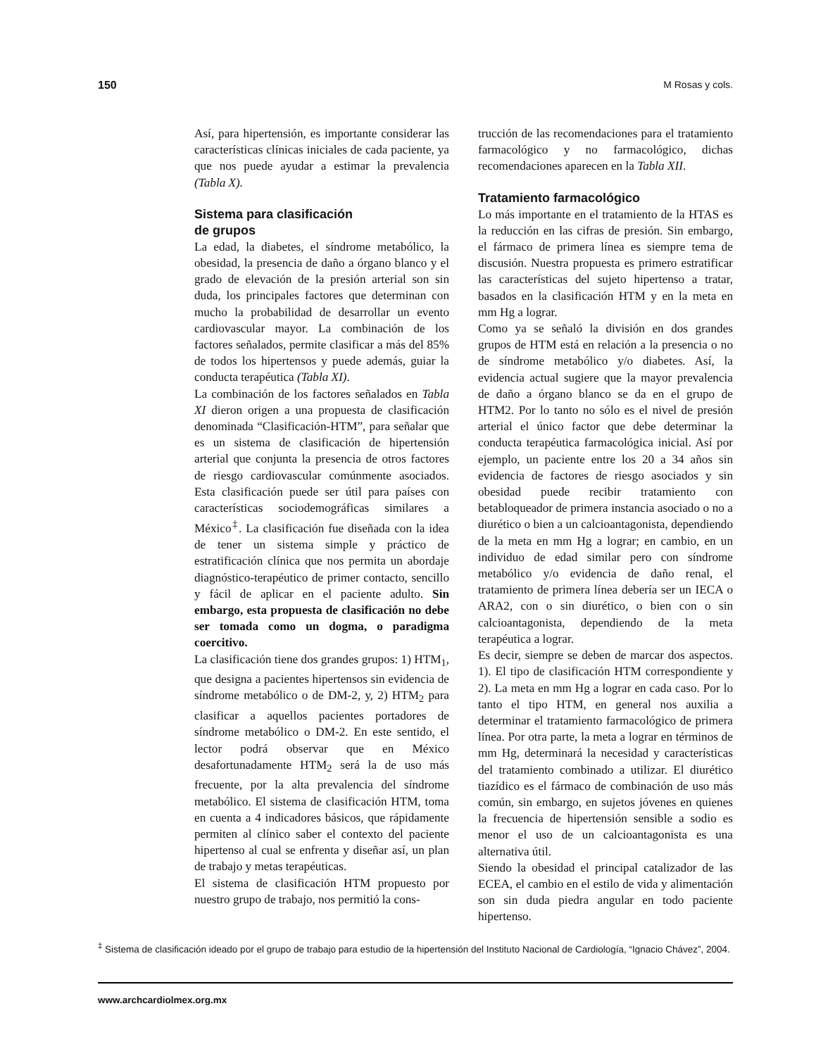150 M Rosas y cols.
Así, para hipertensión, es importante considerar las características clínicas iniciales de cada paciente, ya que nos puede ayudar a estimar la prevalencia (Tabla X).
Sistema para clasificación
de grupos
La edad, la diabetes, el síndrome metabólico, la obesidad, la presencia de daño a órgano blanco y el grado de elevación de la presión arterial son sin duda, los principales factores que determinan con mucho la probabilidad de desarrollar un evento cardiovascular mayor. La combinación de los factores señalados, permite clasificar a más del 85% de todos los hipertensos y puede además, guiar la conducta terapéutica (Tabla XI).
La combinación de los factores señalados en Tabla XI dieron origen a una propuesta de clasificación denominada “Clasificación-HTM”, para señalar que es un sistema de clasificación de hipertensión arterial que conjunta la presencia de otros factores de riesgo cardiovascular comúnmente asociados. Esta clasificación puede ser útil para países con características sociodemográficas similares a México<sup>‡</sup>. La clasificación fue diseñada con la idea de tener un sistema simple y práctico de estratificación clínica que nos permita un abordaje diagnóstico-terapéutico de primer contacto, sencillo y fácil de aplicar en el paciente adulto. Sin embargo, esta propuesta de clasificación no debe ser tomada como un dogma, o paradigma coercitivo.
La clasificación tiene dos grandes grupos: 1) HTM<sub>1</sub>, que designa a pacientes hipertensos sin evidencia de síndrome metabólico o de DM-2, y, 2) HTM<sub>2</sub> para clasificar a aquellos pacientes portadores de síndrome metabólico o DM-2. En este sentido, el lector podrá observar que en México desafortunadamente HTM<sub>2</sub> será la de uso más frecuente, por la alta prevalencia del síndrome metabólico. El sistema de clasificación HTM, toma en cuenta a 4 indicadores básicos, que rápidamente permiten al clínico saber el contexto del paciente hipertenso al cual se enfrenta y diseñar así, un plan de trabajo y metas terapéuticas.
El sistema de clasificación HTM propuesto por nuestro grupo de trabajo, nos permitió la cons-
trucción de las recomendaciones para el tratamiento farmacológico y no farmacológico, dichas recomendaciones aparecen en la Tabla XII.
Tratamiento farmacológico
Lo más importante en el tratamiento de la HTAS es la reducción en las cifras de presión. Sin embargo, el fármaco de primera línea es siempre tema de discusión. Nuestra propuesta es primero estratificar las características del sujeto hipertenso a tratar, basados en la clasificación HTM y en la meta en mm Hg a lograr.
Como ya se señaló la división en dos grandes grupos de HTM está en relación a la presencia o no de síndrome metabólico y/o diabetes. Así, la evidencia actual sugiere que la mayor prevalencia de daño a órgano blanco se da en el grupo de HTM2. Por lo tanto no sólo es el nivel de presión arterial el único factor que debe determinar la conducta terapéutica farmacológica inicial. Así por ejemplo, un paciente entre los 20 a 34 años sin evidencia de factores de riesgo asociados y sin obesidad puede recibir tratamiento con betabloqueador de primera instancia asociado o no a diurético o bien a un calcioantagonista, dependiendo de la meta en mm Hg a lograr; en cambio, en un individuo de edad similar pero con síndrome metabólico y/o evidencia de daño renal, el tratamiento de primera línea debería ser un IECA o ARA2, con o sin diurético, o bien con o sin calcioantagonista, dependiendo de la meta terapéutica a lograr.
Es decir, siempre se deben de marcar dos aspectos. 1). El tipo de clasificación HTM correspondiente y 2). La meta en mm Hg a lograr en cada caso. Por lo tanto el tipo HTM, en general nos auxilia a determinar el tratamiento farmacológico de primera línea. Por otra parte, la meta a lograr en términos de mm Hg, determinará la necesidad y características del tratamiento combinado a utilizar. El diurético tiazídico es el fármaco de combinación de uso más común, sin embargo, en sujetos jóvenes en quienes la frecuencia de hipertensión sensible a sodio es menor el uso de un calcioantagonista es una alternativa útil.
Siendo la obesidad el principal catalizador de las ECEA, el cambio en el estilo de vida y alimentación son sin duda piedra angular en todo paciente hipertenso.
<sup>‡</sup> Sistema de clasificación ideado por el grupo de trabajo para estudio de la hipertensión del Instituto Nacional de Cardiología, “Ignacio Chávez”, 2004.
www.archcardiolmex.org.mx